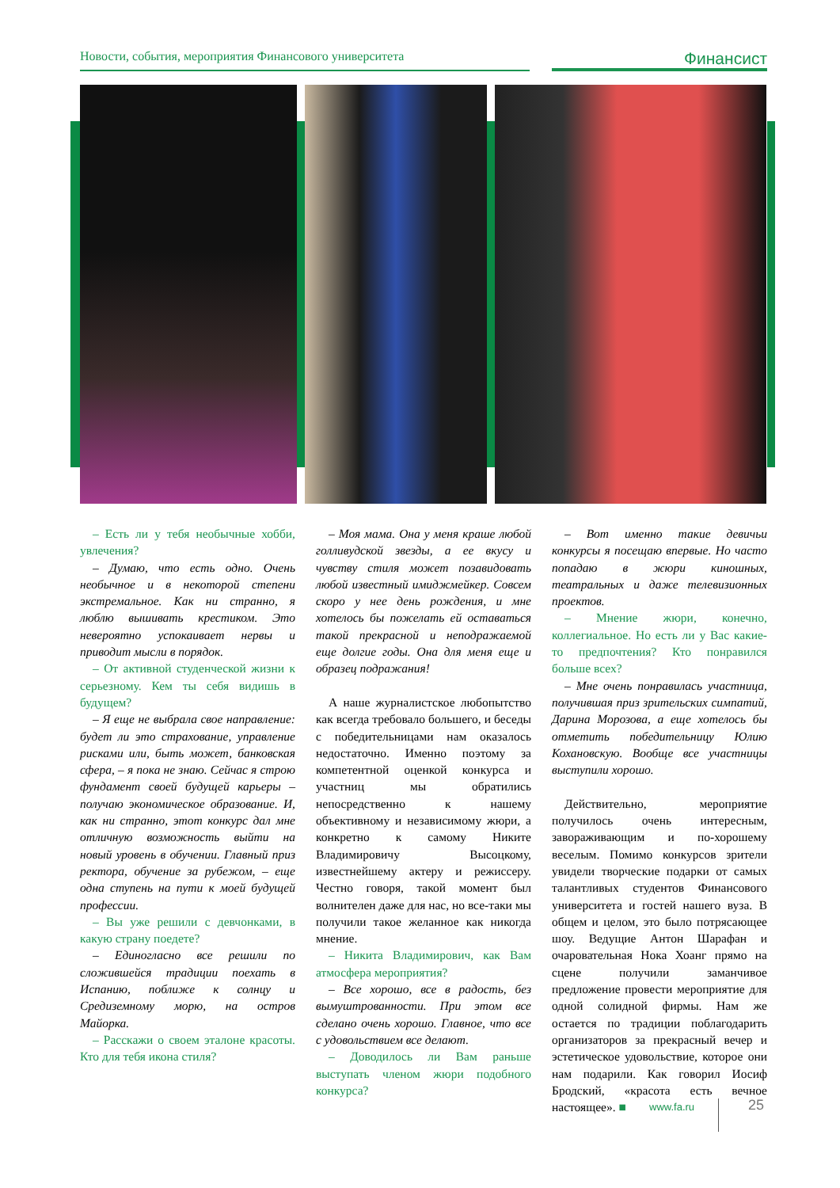Новости, события, мероприятия Финансового университета
Финансист
– Есть ли у тебя необычные хобби, увлечения?
– Думаю, что есть одно. Очень необычное и в некоторой степени экстремальное. Как ни странно, я люблю вышивать крестиком. Это невероятно успокаивает нервы и приводит мысли в порядок.
– От активной студенческой жизни к серьезному. Кем ты себя видишь в будущем?
– Я еще не выбрала свое направление: будет ли это страхование, управление рисками или, быть может, банковская сфера, – я пока не знаю. Сейчас я строю фундамент своей будущей карьеры – получаю экономическое образование. И, как ни странно, этот конкурс дал мне отличную возможность выйти на новый уровень в обучении. Главный приз ректора, обучение за рубежом, – еще одна ступень на пути к моей будущей профессии.
– Вы уже решили с девчонками, в какую страну поедете?
– Единогласно все решили по сложившейся традиции поехать в Испанию, поближе к солнцу и Средиземному морю, на остров Майорка.
– Расскажи о своем эталоне красоты. Кто для тебя икона стиля?
– Моя мама. Она у меня краше любой голливудской звезды, а ее вкусу и чувству стиля может позавидовать любой известный имиджмейкер. Совсем скоро у нее день рождения, и мне хотелось бы пожелать ей оставаться такой прекрасной и неподражаемой еще долгие годы. Она для меня еще и образец подражания!
А наше журналистское любопытство как всегда требовало большего, и беседы с победительницами нам оказалось недостаточно. Именно поэтому за компетентной оценкой конкурса и участниц мы обратились непосредственно к нашему объективному и независимому жюри, а конкретно к самому Никите Владимировичу Высоцкому, известнейшему актеру и режиссеру. Честно говоря, такой момент был волнителен даже для нас, но все-таки мы получили такое желанное как никогда мнение.
– Никита Владимирович, как Вам атмосфера мероприятия?
– Все хорошо, все в радость, без вымуштрованности. При этом все сделано очень хорошо. Главное, что все с удовольствием все делают.
– Доводилось ли Вам раньше выступать членом жюри подобного конкурса?
– Вот именно такие девичьи конкурсы я посещаю впервые. Но часто попадаю в жюри киношных, театральных и даже телевизионных проектов.
– Мнение жюри, конечно, коллегиальное. Но есть ли у Вас какие-то предпочтения? Кто понравился больше всех?
– Мне очень понравилась участница, получившая приз зрительских симпатий, Дарина Морозова, а еще хотелось бы отметить победительницу Юлию Кохановскую. Вообще все участницы выступили хорошо.
Действительно, мероприятие получилось очень интересным, завораживающим и по-хорошему веселым. Помимо конкурсов зрители увидели творческие подарки от самых талантливых студентов Финансового университета и гостей нашего вуза. В общем и целом, это было потрясающее шоу. Ведущие Антон Шарафан и очаровательная Нока Хоанг прямо на сцене получили заманчивое предложение провести мероприятие для одной солидной фирмы. Нам же остается по традиции поблагодарить организаторов за прекрасный вечер и эстетическое удовольствие, которое они нам подарили. Как говорил Иосиф Бродский, «красота есть вечное настоящее». ■
www.fa.ru 25